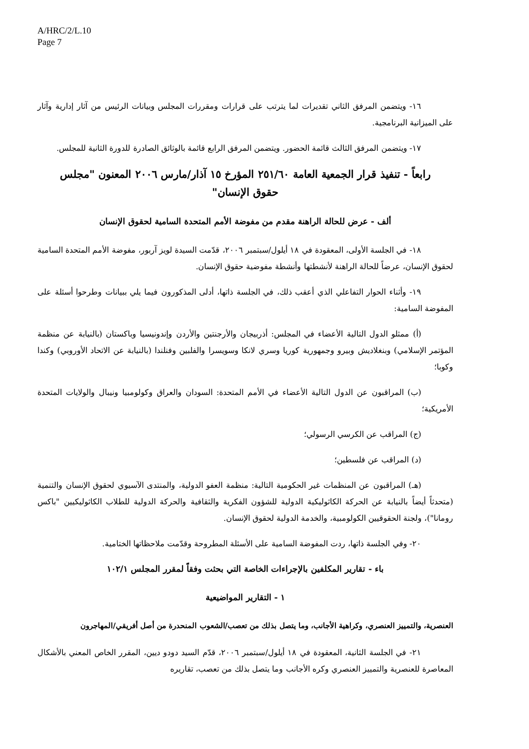A/HRC/2/L.10
Page 7
١٦- ويتضمن المرفق الثاني تقديرات لما يترتب على قرارات ومقررات المجلس وبيانات الرئيس من آثار إدارية وآثار على الميزانية البرنامجية.
١٧- ويتضمن المرفق الثالث قائمة الحضور. ويتضمن المرفق الرابع قائمة بالوثائق الصادرة للدورة الثانية للمجلس.
رابعاً - تنفيذ قرار الجمعية العامة ٢٥١/٦٠ المؤرخ ١٥ آذار/مارس ٢٠٠٦ المعنون "مجلس حقوق الإنسان"
ألف - عرض للحالة الراهنة مقدم من مفوضة الأمم المتحدة السامية لحقوق الإنسان
١٨- في الجلسة الأولى، المعقودة في ١٨ أيلول/سبتمبر ٢٠٠٦، قدّمت السيدة لويز آربور، مفوضة الأمم المتحدة السامية لحقوق الإنسان، عرضاً للحالة الراهنة لأنشطتها وأنشطة مفوضية حقوق الإنسان.
١٩- وأثناء الحوار التفاعلي الذي أعقب ذلك، في الجلسة ذاتها، أدلى المذكورون فيما يلي ببيانات وطرحوا أسئلة على المفوضة السامية:
(أ) ممثلو الدول التالية الأعضاء في المجلس: أذربيجان والأرجنتين والأردن وإندونيسيا وباكستان (بالنيابة عن منظمة المؤتمر الإسلامي) وبنغلاديش وبيرو وجمهورية كوريا وسري لانكا وسويسرا والفلبين وفنلندا (بالنيابة عن الاتحاد الأوروبي) وكندا وكوبا؛
(ب) المراقبون عن الدول التالية الأعضاء في الأمم المتحدة: السودان والعراق وكولومبيا ونيبال والولايات المتحدة الأمريكية؛
(ج) المراقب عن الكرسي الرسولي؛
(د) المراقب عن فلسطين؛
(هـ) المراقبون عن المنظمات غير الحكومية التالية: منظمة العفو الدولية، والمنتدى الآسيوي لحقوق الإنسان والتنمية (متحدثاً أيضاً بالنيابة عن الحركة الكاثوليكية الدولية للشؤون الفكرية والثقافية والحركة الدولية للطلاب الكاثوليكيين "باكس رومانا")، ولجنة الحقوقيين الكولومبية، والخدمة الدولية لحقوق الإنسان.
٢٠- وفي الجلسة ذاتها، ردت المفوضة السامية على الأسئلة المطروحة وقدّمت ملاحظاتها الختامية.
باء - تقارير المكلفين بالإجراءات الخاصة التي بحثت وفقاً لمقرر المجلس ١٠٢/١
١ - التقارير المواضيعية
العنصرية، والتمييز العنصري، وكراهية الأجانب، وما يتصل بذلك من تعصب/الشعوب المنحدرة من أصل أفريقي/المهاجرون
٢١- في الجلسة الثانية، المعقودة في ١٨ أيلول/سبتمبر ٢٠٠٦، قدّم السيد دودو ديين، المقرر الخاص المعني بالأشكال المعاصرة للعنصرية والتمييز العنصري وكره الأجانب وما يتصل بذلك من تعصب، تقاريره